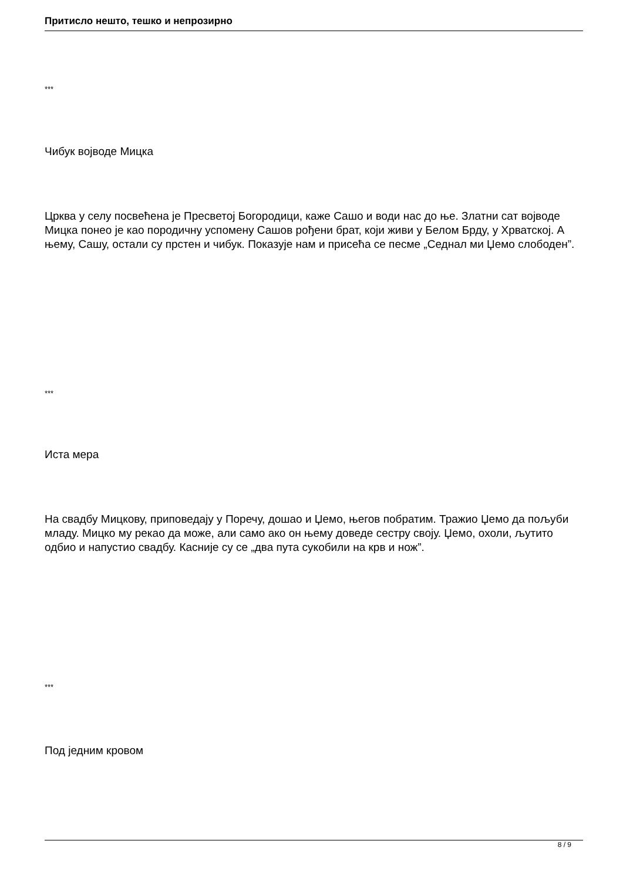Притисло нешто, тешко и непрозирно
***
Чибук војводе Мицка
Црква у селу посвећена је Пресветој Богородици, каже Сашо и води нас до ње. Златни сат војводе Мицка понео је као породичну успомену Сашов рођени брат, који живи у Белом Брду, у Хрватској. А њему, Сашу, остали су прстен и чибук. Показује нам и присећа се песме „Седнал ми Џемо слободен”.
***
Иста мера
На свадбу Мицкову, приповедају у Поречу, дошао и Џемо, његов побратим. Тражио Џемо да пољуби младу. Мицко му рекао да може, али само ако он њему доведе сестру своју. Џемо, охоли, љутито одбио и напустио свадбу. Касније су се „два пута сукобили на крв и нож”.
***
Под једним кровом
8 / 9